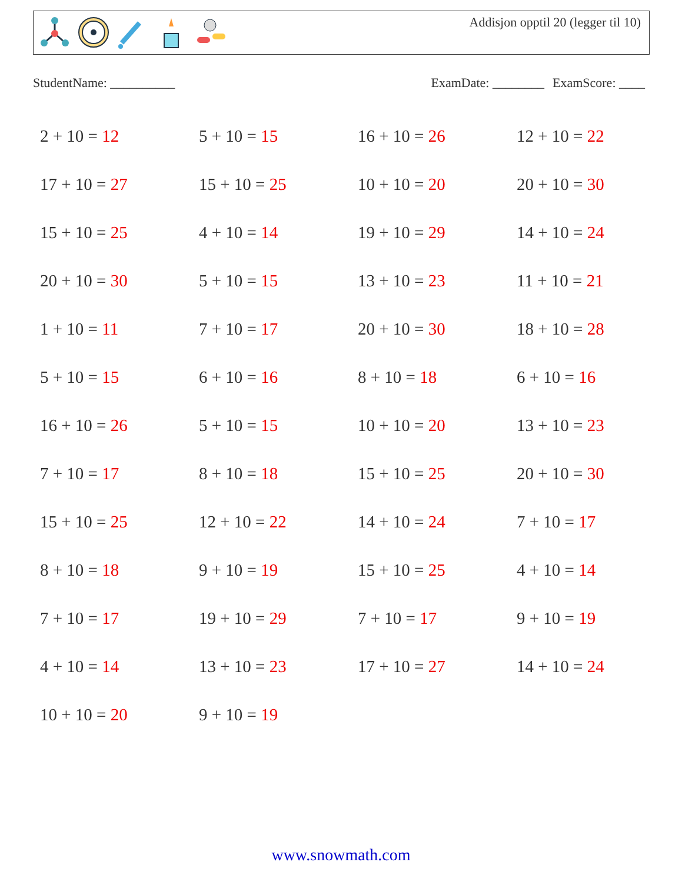Addisjon opptil 20 (legger til 10)
StudentName: __________ ExamDate: ________ ExamScore: ____
| 2 + 10 = 12 | 5 + 10 = 15 | 16 + 10 = 26 | 12 + 10 = 22 |
| 17 + 10 = 27 | 15 + 10 = 25 | 10 + 10 = 20 | 20 + 10 = 30 |
| 15 + 10 = 25 | 4 + 10 = 14 | 19 + 10 = 29 | 14 + 10 = 24 |
| 20 + 10 = 30 | 5 + 10 = 15 | 13 + 10 = 23 | 11 + 10 = 21 |
| 1 + 10 = 11 | 7 + 10 = 17 | 20 + 10 = 30 | 18 + 10 = 28 |
| 5 + 10 = 15 | 6 + 10 = 16 | 8 + 10 = 18 | 6 + 10 = 16 |
| 16 + 10 = 26 | 5 + 10 = 15 | 10 + 10 = 20 | 13 + 10 = 23 |
| 7 + 10 = 17 | 8 + 10 = 18 | 15 + 10 = 25 | 20 + 10 = 30 |
| 15 + 10 = 25 | 12 + 10 = 22 | 14 + 10 = 24 | 7 + 10 = 17 |
| 8 + 10 = 18 | 9 + 10 = 19 | 15 + 10 = 25 | 4 + 10 = 14 |
| 7 + 10 = 17 | 19 + 10 = 29 | 7 + 10 = 17 | 9 + 10 = 19 |
| 4 + 10 = 14 | 13 + 10 = 23 | 17 + 10 = 27 | 14 + 10 = 24 |
| 10 + 10 = 20 | 9 + 10 = 19 | | |
www.snowmath.com